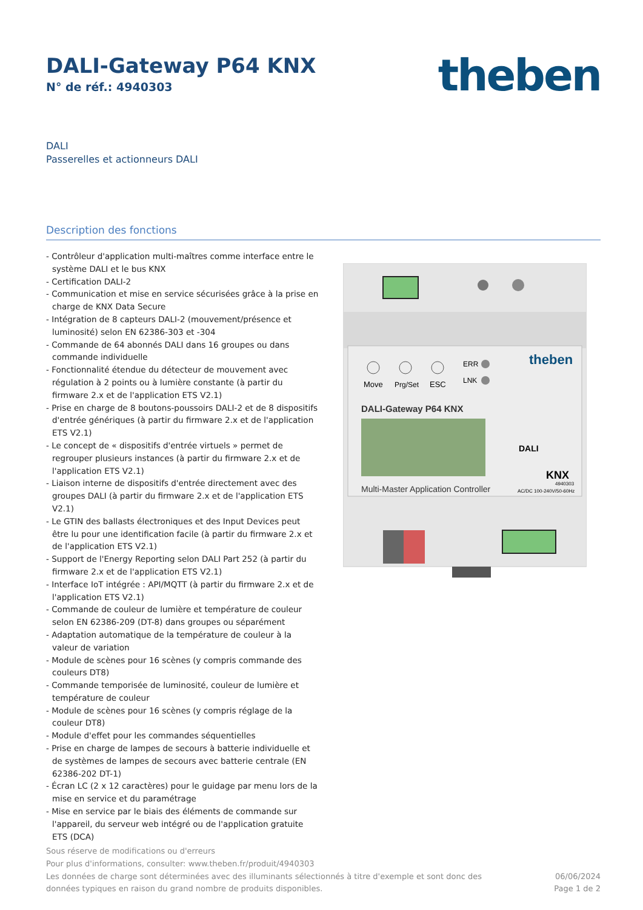DALI-Gateway P64 KNX
N° de réf.: 4940303
theben
DALI
Passerelles et actionneurs DALI
Description des fonctions
- Contrôleur d'application multi-maîtres comme interface entre le système DALI et le bus KNX
- Certification DALI-2
- Communication et mise en service sécurisées grâce à la prise en charge de KNX Data Secure
- Intégration de 8 capteurs DALI-2 (mouvement/présence et luminosité) selon EN 62386-303 et -304
- Commande de 64 abonnés DALI dans 16 groupes ou dans commande individuelle
- Fonctionnalité étendue du détecteur de mouvement avec régulation à 2 points ou à lumière constante (à partir du firmware 2.x et de l'application ETS V2.1)
- Prise en charge de 8 boutons-poussoirs DALI-2 et de 8 dispositifs d'entrée génériques (à partir du firmware 2.x et de l'application ETS V2.1)
- Le concept de « dispositifs d'entrée virtuels » permet de regrouper plusieurs instances (à partir du firmware 2.x et de l'application ETS V2.1)
- Liaison interne de dispositifs d'entrée directement avec des groupes DALI (à partir du firmware 2.x et de l'application ETS V2.1)
- Le GTIN des ballasts électroniques et des Input Devices peut être lu pour une identification facile (à partir du firmware 2.x et de l'application ETS V2.1)
- Support de l'Energy Reporting selon DALI Part 252 (à partir du firmware 2.x et de l'application ETS V2.1)
- Interface IoT intégrée : API/MQTT (à partir du firmware 2.x et de l'application ETS V2.1)
- Commande de couleur de lumière et température de couleur selon EN 62386-209 (DT-8) dans groupes ou séparément
- Adaptation automatique de la température de couleur à la valeur de variation
- Module de scènes pour 16 scènes (y compris commande des couleurs DT8)
- Commande temporisée de luminosité, couleur de lumière et température de couleur
- Module de scènes pour 16 scènes (y compris réglage de la couleur DT8)
- Module d'effet pour les commandes séquentielles
- Prise en charge de lampes de secours à batterie individuelle et de systèmes de lampes de secours avec batterie centrale (EN 62386-202 DT-1)
- Écran LC (2 x 12 caractères) pour le guidage par menu lors de la mise en service et du paramétrage
- Mise en service par le biais des éléments de commande sur l'appareil, du serveur web intégré ou de l'application gratuite ETS (DCA)
Move
Prg/Set
ESC
ERR
LNK
theben
DALI-Gateway P64 KNX
DALI
KNX
Multi-Master Application Controller
4940303
AC/DC 100-240V/50-60Hz
Sous réserve de modifications ou d'erreurs
Pour plus d'informations, consulter: www.theben.fr/produit/4940303
Les données de charge sont déterminées avec des illuminants sélectionnés à titre d'exemple et sont donc des
données typiques en raison du grand nombre de produits disponibles.
06/06/2024
Page 1 de 2